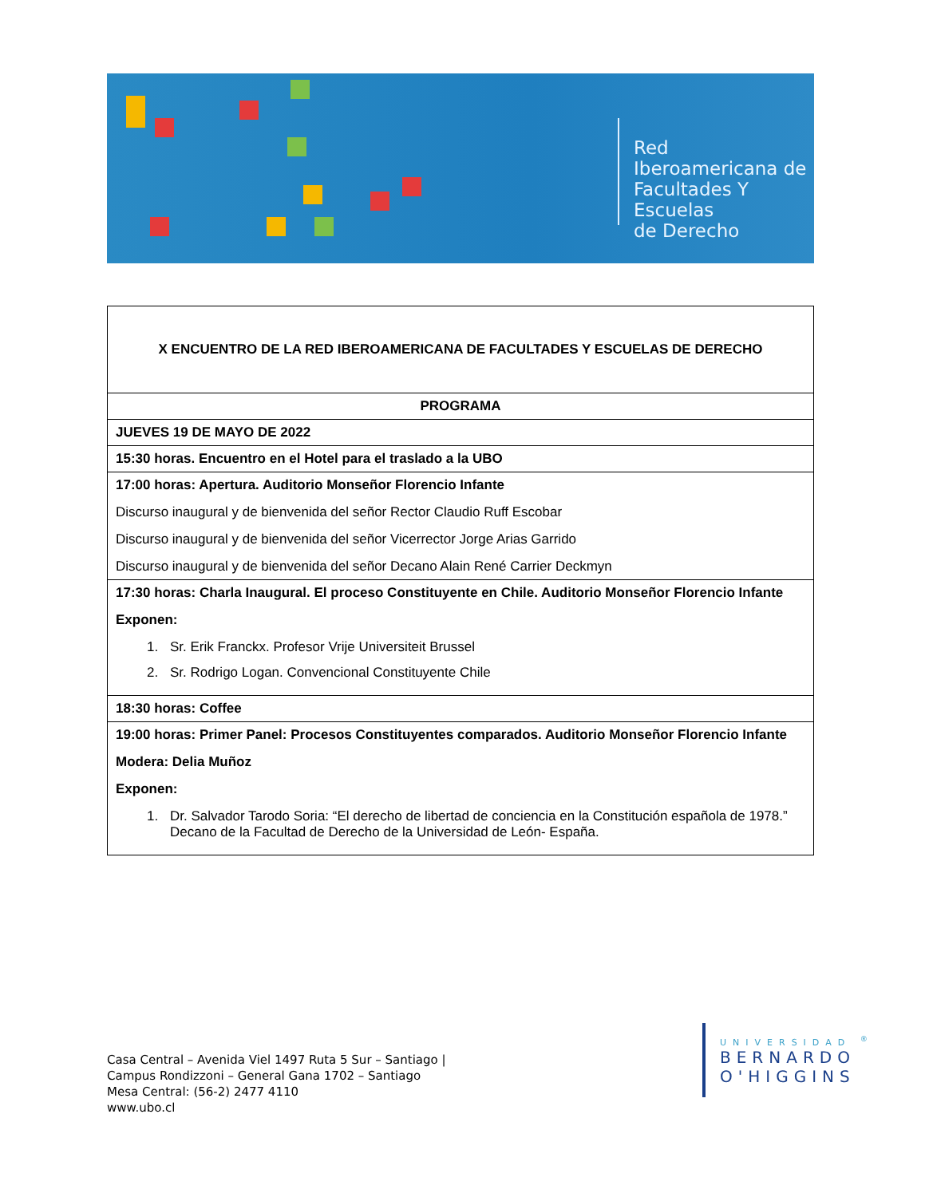Red Iberoamericana de
Facultades Y Escuelas
de Derecho
| X ENCUENTRO DE LA RED IBEROAMERICANA DE FACULTADES Y ESCUELAS DE DERECHO |
| PROGRAMA |
| JUEVES 19 DE MAYO DE 2022 |
| 15:30 horas. Encuentro en el Hotel para el traslado a la UBO |
| 17:00 horas: Apertura. Auditorio Monseñor Florencio Infante Discurso inaugural y de bienvenida del señor Rector Claudio Ruff Escobar Discurso inaugural y de bienvenida del señor Vicerrector Jorge Arias Garrido Discurso inaugural y de bienvenida del señor Decano Alain René Carrier Deckmyn |
| 17:30 horas: Charla Inaugural. El proceso Constituyente en Chile. Auditorio Monseñor Florencio Infante Exponen: 1. Sr. Erik Franckx. Profesor Vrije Universiteit Brussel 2. Sr. Rodrigo Logan. Convencional Constituyente Chile |
| 18:30 horas: Coffee |
| 19:00 horas: Primer Panel: Procesos Constituyentes comparados. Auditorio Monseñor Florencio Infante Modera: Delia Muñoz Exponen: 1. Dr. Salvador Tarodo Soria: “El derecho de libertad de conciencia en la Constitución española de 1978.” Decano de la Facultad de Derecho de la Universidad de León- España. |
Casa Central – Avenida Viel 1497 Ruta 5 Sur – Santiago |
Campus Rondizzoni – General Gana 1702 – Santiago
Mesa Central: (56-2) 2477 4110
www.ubo.cl
UNIVERSIDAD <sup>®</sup>
BERNARDO
O'HIGGINS